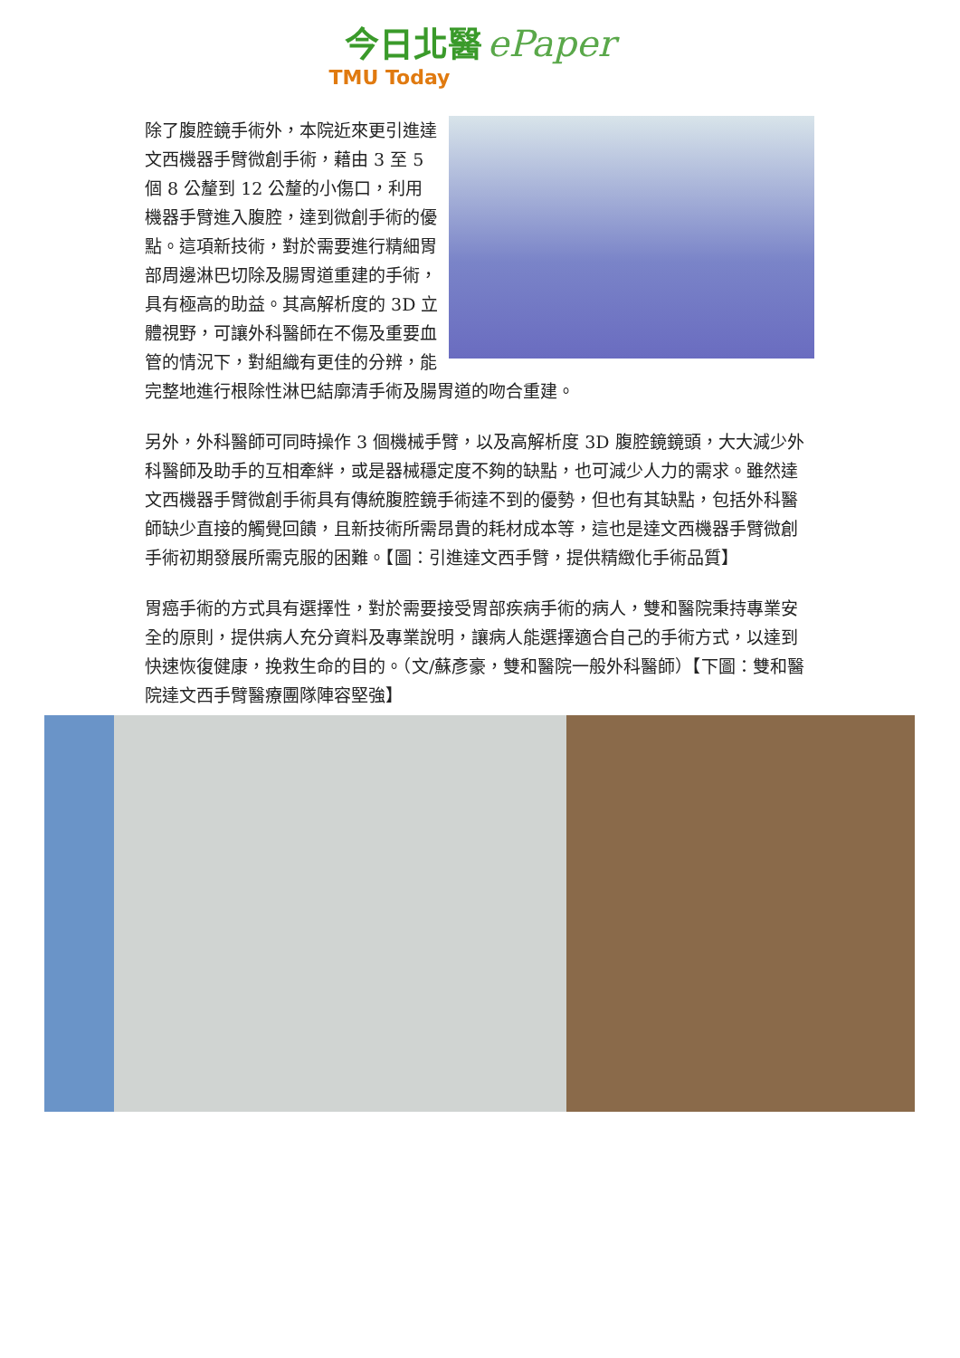今日北醫 ePaper
TMU Today
除了腹腔鏡手術外，本院近來更引進達文西機器手臂微創手術，藉由 3 至 5 個 8 公釐到 12 公釐的小傷口，利用機器手臂進入腹腔，達到微創手術的優點。這項新技術，對於需要進行精細胃部周邊淋巴切除及腸胃道重建的手術，具有極高的助益。其高解析度的 3D 立體視野，可讓外科醫師在不傷及重要血管的情況下，對組織有更佳的分辨，能完整地進行根除性淋巴結廓清手術及腸胃道的吻合重建。
另外，外科醫師可同時操作 3 個機械手臂，以及高解析度 3D 腹腔鏡鏡頭，大大減少外科醫師及助手的互相牽絆，或是器械穩定度不夠的缺點，也可減少人力的需求。雖然達文西機器手臂微創手術具有傳統腹腔鏡手術達不到的優勢，但也有其缺點，包括外科醫師缺少直接的觸覺回饋，且新技術所需昂貴的耗材成本等，這也是達文西機器手臂微創手術初期發展所需克服的困難。【圖：引進達文西手臂，提供精緻化手術品質】
胃癌手術的方式具有選擇性，對於需要接受胃部疾病手術的病人，雙和醫院秉持專業安全的原則，提供病人充分資料及專業說明，讓病人能選擇適合自己的手術方式，以達到快速恢復健康，挽救生命的目的。（文/蘇彥豪，雙和醫院一般外科醫師）【下圖：雙和醫院達文西手臂醫療團隊陣容堅強】